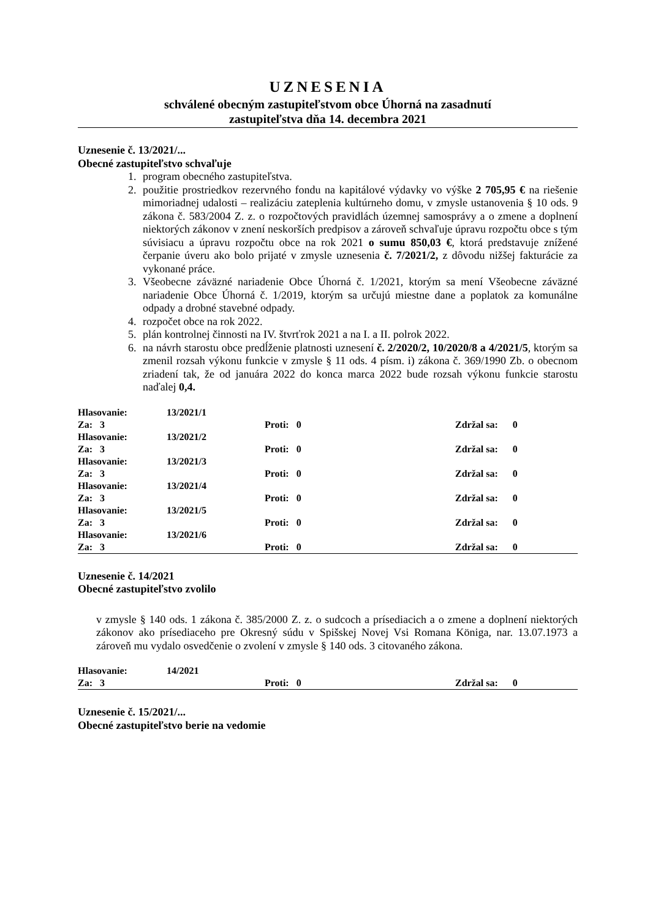UZNESENIA
schválené obecným zastupiteľstvom obce Úhorná na zasadnutí
zastupiteľstva dňa 14. decembra 2021
Uznesenie č. 13/2021/...
Obecné zastupiteľstvo schvaľuje
1. program obecného zastupiteľstva.
2. použitie prostriedkov rezervného fondu na kapitálové výdavky vo výške 2 705,95 € na riešenie mimoriadnej udalosti – realizáciu zateplenia kultúrneho domu, v zmysle ustanovenia § 10 ods. 9 zákona č. 583/2004 Z. z. o rozpočtových pravidlách územnej samosprávy a o zmene a doplnení niektorých zákonov v znení neskorších predpisov a zároveň schvaľuje úpravu rozpočtu obce s tým súvisiacu a úpravu rozpočtu obce na rok 2021 o sumu 850,03 €, ktorá predstavuje znížené čerpanie úveru ako bolo prijaté v zmysle uznesenia č. 7/2021/2, z dôvodu nižšej fakturácie za vykonané práce.
3. Všeobecne záväzné nariadenie Obce Úhorná č. 1/2021, ktorým sa mení Všeobecne záväzné nariadenie Obce Úhorná č. 1/2019, ktorým sa určujú miestne dane a poplatok za komunálne odpady a drobné stavebné odpady.
4. rozpočet obce na rok 2022.
5. plán kontrolnej činnosti na IV. štvrťrok 2021 a na I. a II. polrok 2022.
6. na návrh starostu obce predĺženie platnosti uznesení č. 2/2020/2, 10/2020/8 a 4/2021/5, ktorým sa zmenil rozsah výkonu funkcie v zmysle § 11 ods. 4 písm. i) zákona č. 369/1990 Zb. o obecnom zriadení tak, že od januára 2022 do konca marca 2022 bude rozsah výkonu funkcie starostu naďalej 0,4.
| Hlasovanie: | 13/2021/1 | | |
| Za: 3 | | Proti: 0 | Zdržal sa: 0 |
| Hlasovanie: | 13/2021/2 | | |
| Za: 3 | | Proti: 0 | Zdržal sa: 0 |
| Hlasovanie: | 13/2021/3 | | |
| Za: 3 | | Proti: 0 | Zdržal sa: 0 |
| Hlasovanie: | 13/2021/4 | | |
| Za: 3 | | Proti: 0 | Zdržal sa: 0 |
| Hlasovanie: | 13/2021/5 | | |
| Za: 3 | | Proti: 0 | Zdržal sa: 0 |
| Hlasovanie: | 13/2021/6 | | |
| Za: 3 | | Proti: 0 | Zdržal sa: 0 |
Uznesenie č. 14/2021
Obecné zastupiteľstvo zvolilo
v zmysle § 140 ods. 1 zákona č. 385/2000 Z. z. o sudcoch a prísediacich a o zmene a doplnení niektorých zákonov ako prísediaceho pre Okresný súdu v Spišskej Novej Vsi Romana Königa, nar. 13.07.1973 a zároveň mu vydalo osvedčenie o zvolení v zmysle § 140 ods. 3 citovaného zákona.
| Hlasovanie: | 14/2021 | | |
| Za: 3 | | Proti: 0 | Zdržal sa: 0 |
Uznesenie č. 15/2021/...
Obecné zastupiteľstvo berie na vedomie